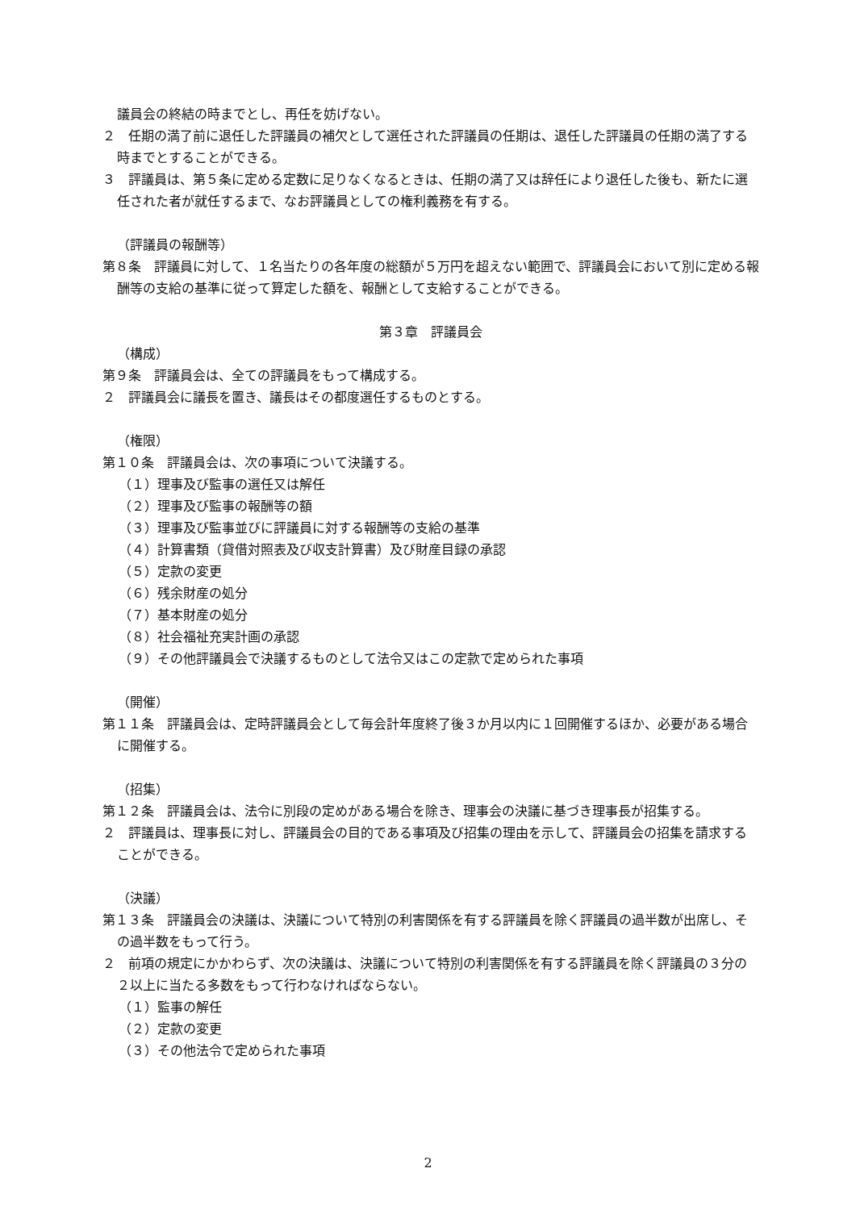議員会の終結の時までとし、再任を妨げない。
２　任期の満了前に退任した評議員の補欠として選任された評議員の任期は、退任した評議員の任期の満了する時までとすることができる。
３　評議員は、第５条に定める定数に足りなくなるときは、任期の満了又は辞任により退任した後も、新たに選任された者が就任するまで、なお評議員としての権利義務を有する。
（評議員の報酬等）
第８条　評議員に対して、１名当たりの各年度の総額が５万円を超えない範囲で、評議員会において別に定める報酬等の支給の基準に従って算定した額を、報酬として支給することができる。
第３章　評議員会
（構成）
第９条　評議員会は、全ての評議員をもって構成する。
２　評議員会に議長を置き、議長はその都度選任するものとする。
（権限）
第１０条　評議員会は、次の事項について決議する。
（１）理事及び監事の選任又は解任
（２）理事及び監事の報酬等の額
（３）理事及び監事並びに評議員に対する報酬等の支給の基準
（４）計算書類（貸借対照表及び収支計算書）及び財産目録の承認
（５）定款の変更
（６）残余財産の処分
（７）基本財産の処分
（８）社会福祉充実計画の承認
（９）その他評議員会で決議するものとして法令又はこの定款で定められた事項
（開催）
第１１条　評議員会は、定時評議員会として毎会計年度終了後３か月以内に１回開催するほか、必要がある場合に開催する。
（招集）
第１２条　評議員会は、法令に別段の定めがある場合を除き、理事会の決議に基づき理事長が招集する。
２　評議員は、理事長に対し、評議員会の目的である事項及び招集の理由を示して、評議員会の招集を請求することができる。
（決議）
第１３条　評議員会の決議は、決議について特別の利害関係を有する評議員を除く評議員の過半数が出席し、その過半数をもって行う。
２　前項の規定にかかわらず、次の決議は、決議について特別の利害関係を有する評議員を除く評議員の３分の２以上に当たる多数をもって行わなければならない。
（１）監事の解任
（２）定款の変更
（３）その他法令で定められた事項
2